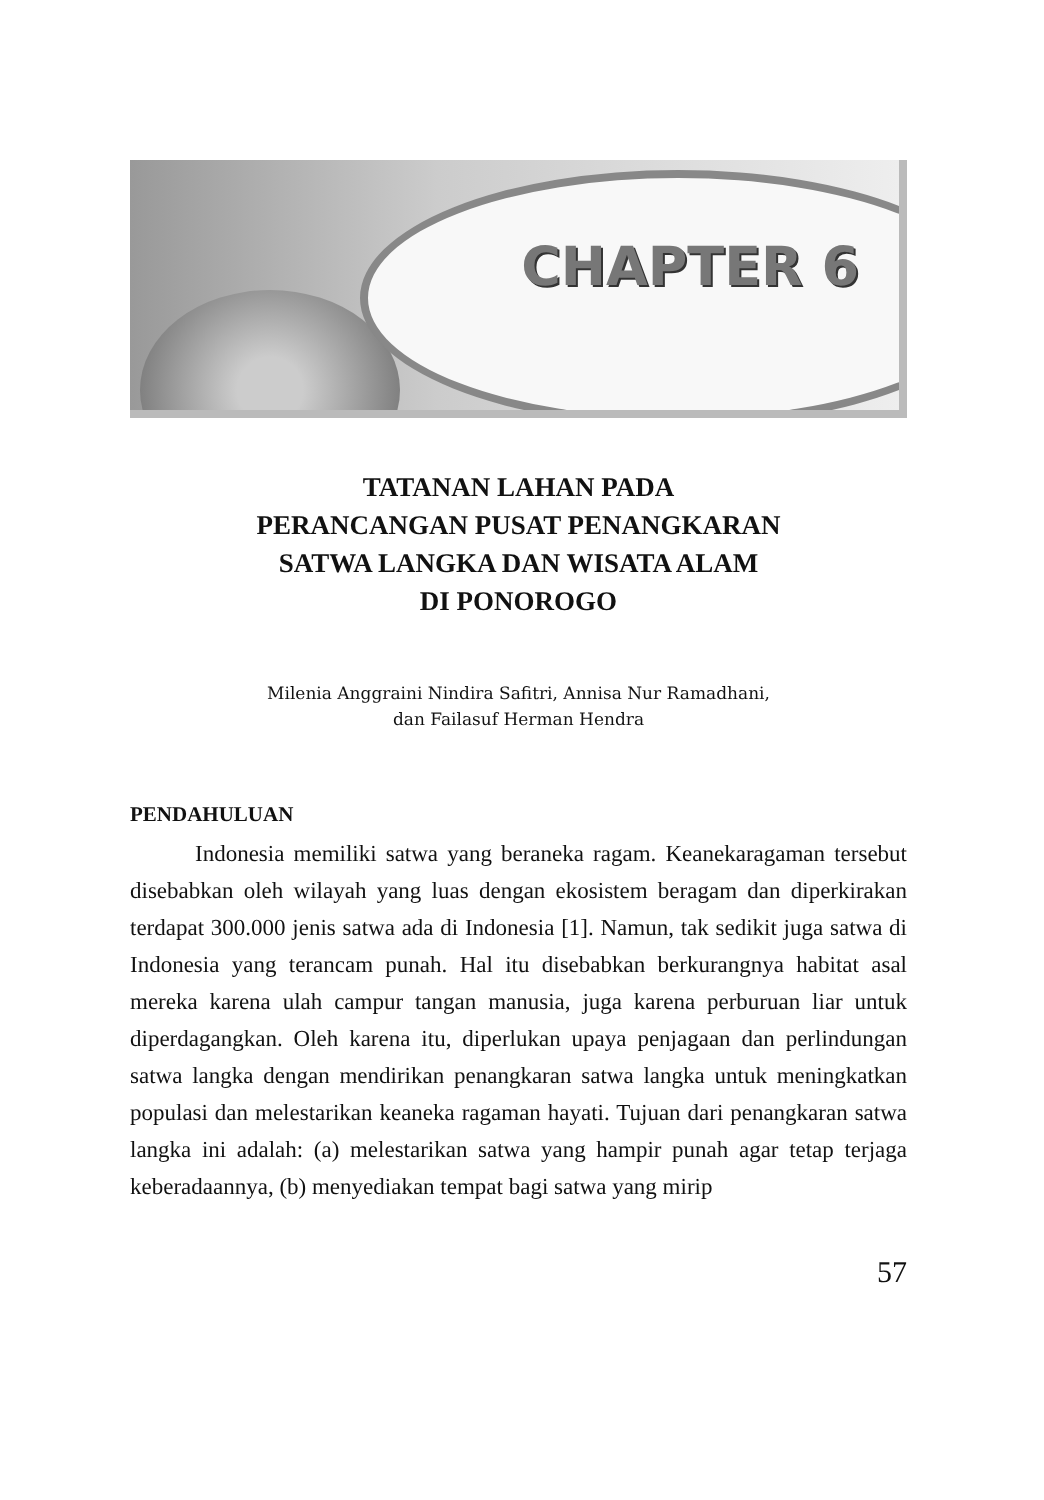CHAPTER 6
TATANAN LAHAN PADA
PERANCANGAN PUSAT PENANGKARAN
SATWA LANGKA DAN WISATA ALAM
DI PONOROGO
Milenia Anggraini Nindira Safitri, Annisa Nur Ramadhani,
dan Failasuf Herman Hendra
PENDAHULUAN
Indonesia memiliki satwa yang beraneka ragam. Keanekaragaman tersebut disebabkan oleh wilayah yang luas dengan ekosistem beragam dan diperkirakan terdapat 300.000 jenis satwa ada di Indonesia [1]. Namun, tak sedikit juga satwa di Indonesia yang terancam punah. Hal itu disebabkan berkurangnya habitat asal mereka karena ulah campur tangan manusia, juga karena perburuan liar untuk diperdagangkan. Oleh karena itu, diperlukan upaya penjagaan dan perlindungan satwa langka dengan mendirikan penangkaran satwa langka untuk meningkatkan populasi dan melestarikan keaneka ragaman hayati. Tujuan dari penangkaran satwa langka ini adalah: (a) melestarikan satwa yang hampir punah agar tetap terjaga keberadaannya, (b) menyediakan tempat bagi satwa yang mirip
57